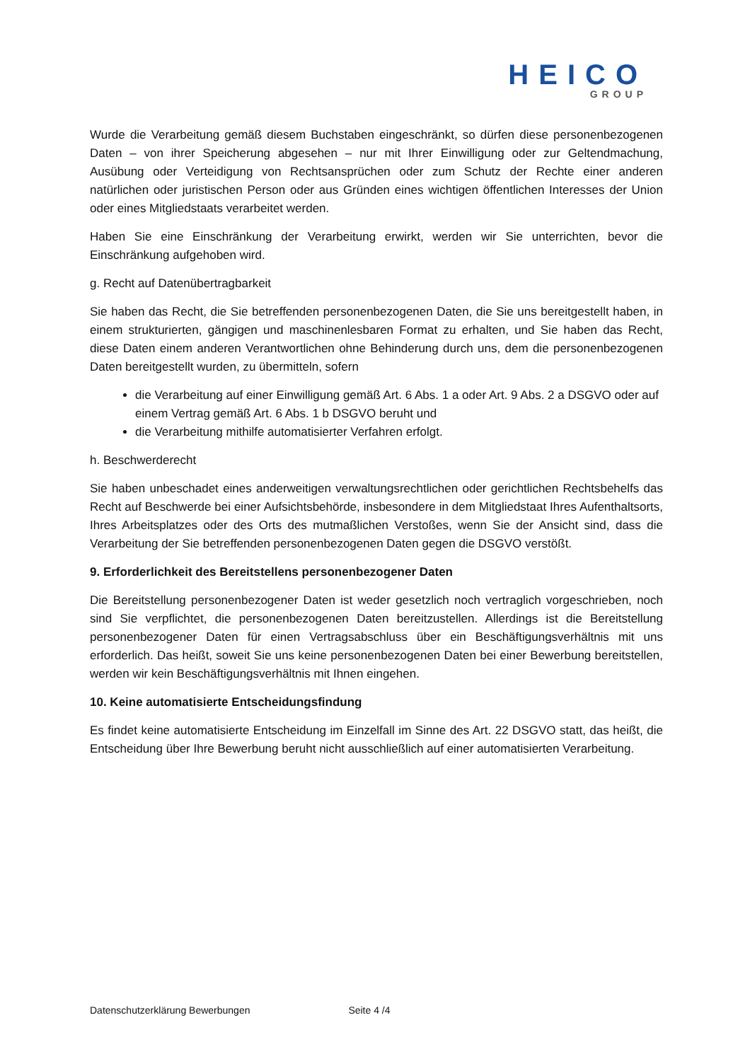HEICO
GROUP
Wurde die Verarbeitung gemäß diesem Buchstaben eingeschränkt, so dürfen diese personenbezogenen Daten – von ihrer Speicherung abgesehen – nur mit Ihrer Einwilligung oder zur Geltendmachung, Ausübung oder Verteidigung von Rechtsansprüchen oder zum Schutz der Rechte einer anderen natürlichen oder juristischen Person oder aus Gründen eines wichtigen öffentlichen Interesses der Union oder eines Mitgliedstaats verarbeitet werden.
Haben Sie eine Einschränkung der Verarbeitung erwirkt, werden wir Sie unterrichten, bevor die Einschränkung aufgehoben wird.
g. Recht auf Datenübertragbarkeit
Sie haben das Recht, die Sie betreffenden personenbezogenen Daten, die Sie uns bereitgestellt haben, in einem strukturierten, gängigen und maschinenlesbaren Format zu erhalten, und Sie haben das Recht, diese Daten einem anderen Verantwortlichen ohne Behinderung durch uns, dem die personenbezogenen Daten bereitgestellt wurden, zu übermitteln, sofern
die Verarbeitung auf einer Einwilligung gemäß Art. 6 Abs. 1 a oder Art. 9 Abs. 2 a DSGVO oder auf einem Vertrag gemäß Art. 6 Abs. 1 b DSGVO beruht und
die Verarbeitung mithilfe automatisierter Verfahren erfolgt.
h. Beschwerderecht
Sie haben unbeschadet eines anderweitigen verwaltungsrechtlichen oder gerichtlichen Rechtsbehelfs das Recht auf Beschwerde bei einer Aufsichtsbehörde, insbesondere in dem Mitgliedstaat Ihres Aufenthaltsorts, Ihres Arbeitsplatzes oder des Orts des mutmaßlichen Verstoßes, wenn Sie der Ansicht sind, dass die Verarbeitung der Sie betreffenden personenbezogenen Daten gegen die DSGVO verstößt.
9. Erforderlichkeit des Bereitstellens personenbezogener Daten
Die Bereitstellung personenbezogener Daten ist weder gesetzlich noch vertraglich vorgeschrieben, noch sind Sie verpflichtet, die personenbezogenen Daten bereitzustellen. Allerdings ist die Bereitstellung personenbezogener Daten für einen Vertragsabschluss über ein Beschäftigungsverhältnis mit uns erforderlich. Das heißt, soweit Sie uns keine personenbezogenen Daten bei einer Bewerbung bereitstellen, werden wir kein Beschäftigungsverhältnis mit Ihnen eingehen.
10. Keine automatisierte Entscheidungsfindung
Es findet keine automatisierte Entscheidung im Einzelfall im Sinne des Art. 22 DSGVO statt, das heißt, die Entscheidung über Ihre Bewerbung beruht nicht ausschließlich auf einer automatisierten Verarbeitung.
Datenschutzerklärung Bewerbungen Seite 4 /4